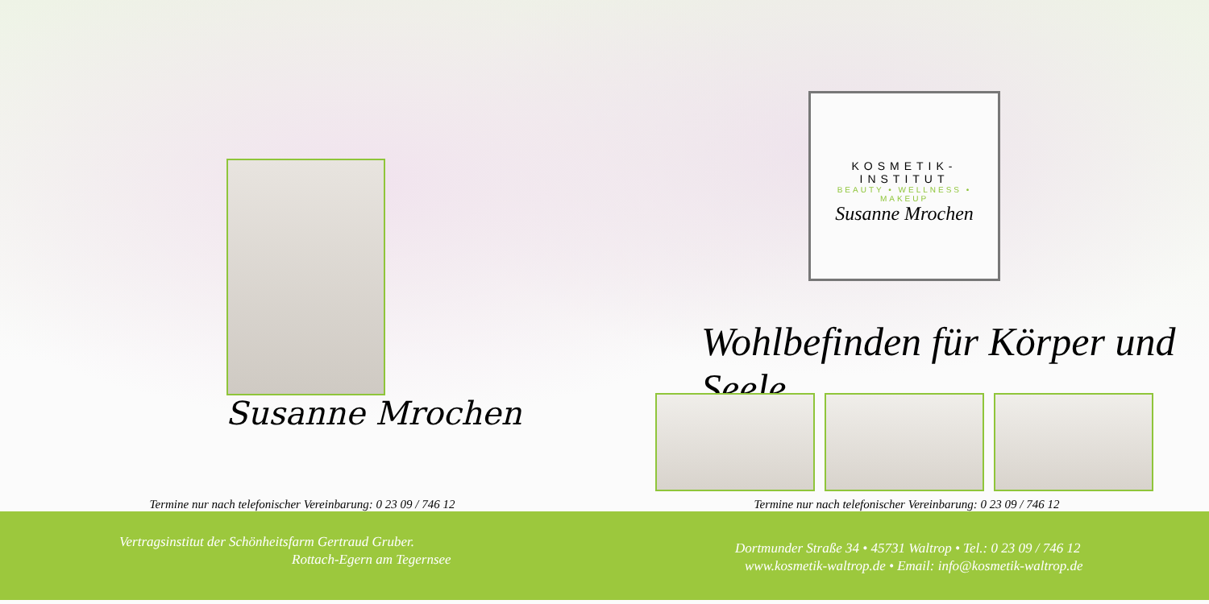Susanne Mrochen
Termine nur nach telefonischer Vereinbarung: 0 23 09 / 746 12
Vertragsinstitut der Schönheitsfarm Gertraud Gruber.
Rottach-Egern am Tegernsee
KOSMETIK-INSTITUT
BEAUTY • WELLNESS • MAKEUP
Susanne Mrochen
Wohlbefinden für Körper und Seele
Termine nur nach telefonischer Vereinbarung: 0 23 09 / 746 12
Dortmunder Straße 34 • 45731 Waltrop • Tel.: 0 23 09 / 746 12
www.kosmetik-waltrop.de • Email: info@kosmetik-waltrop.de